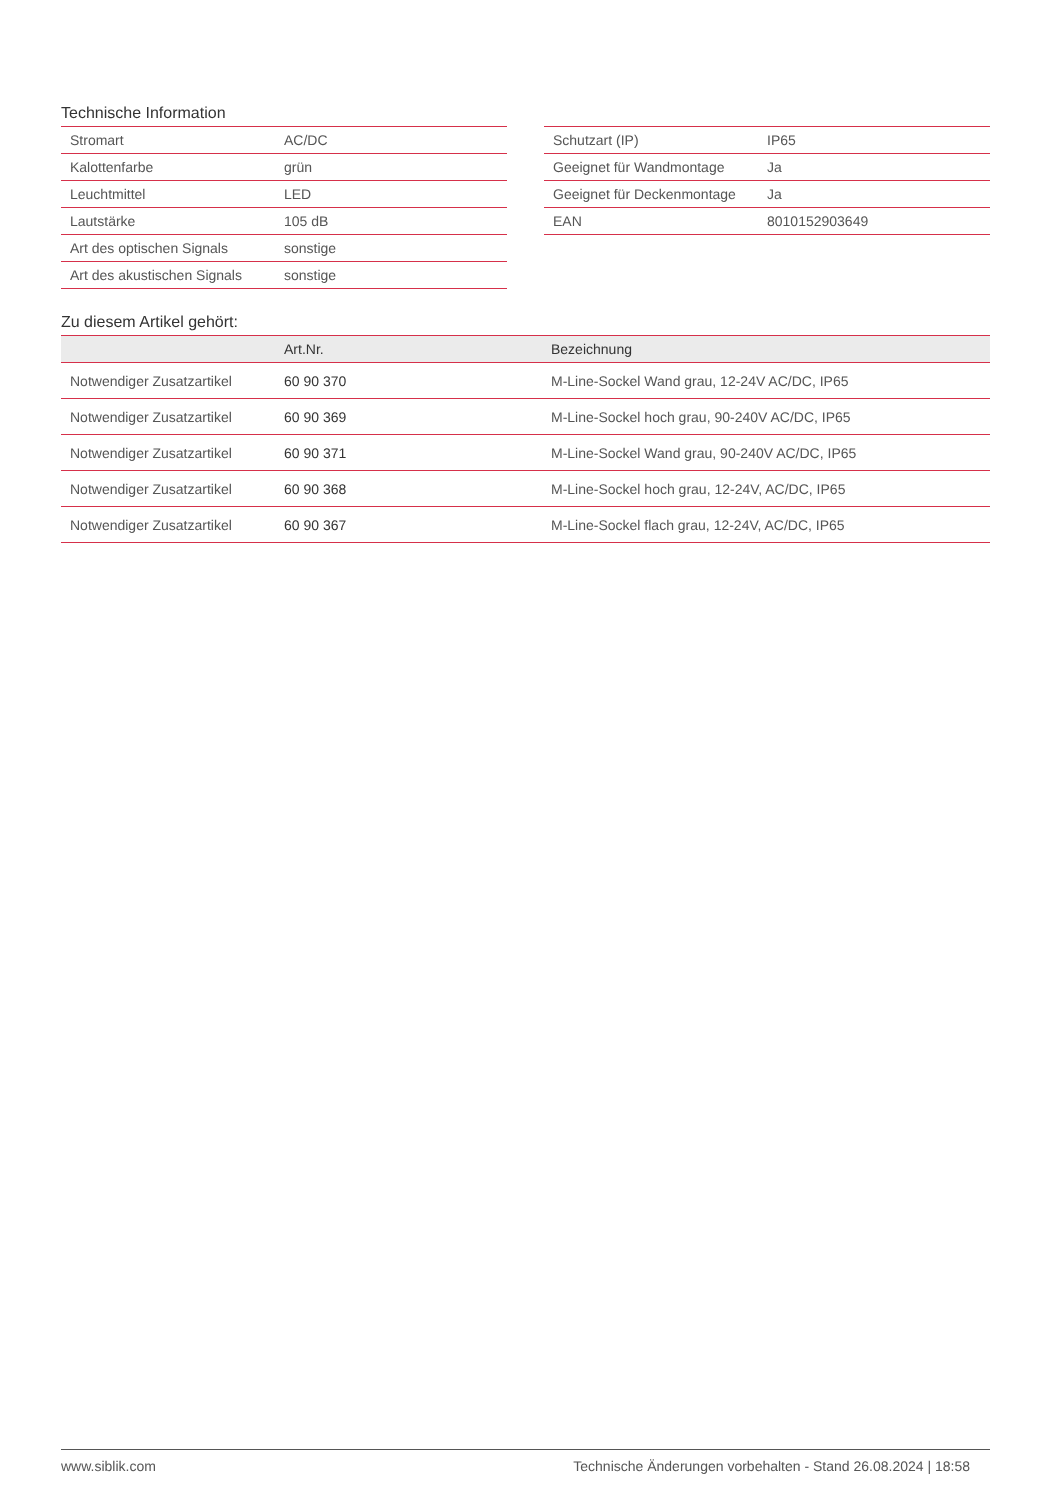Technische Information
| Stromart | AC/DC |
| Kalottenfarbe | grün |
| Leuchtmittel | LED |
| Lautstärke | 105 dB |
| Art des optischen Signals | sonstige |
| Art des akustischen Signals | sonstige |
| Schutzart (IP) | IP65 |
| Geeignet für Wandmontage | Ja |
| Geeignet für Deckenmontage | Ja |
| EAN | 8010152903649 |
Zu diesem Artikel gehört:
| | Art.Nr. | Bezeichnung |
| --- | --- | --- |
| Notwendiger Zusatzartikel | 60 90 370 | M-Line-Sockel Wand grau, 12-24V AC/DC, IP65 |
| Notwendiger Zusatzartikel | 60 90 369 | M-Line-Sockel hoch grau, 90-240V AC/DC, IP65 |
| Notwendiger Zusatzartikel | 60 90 371 | M-Line-Sockel Wand grau, 90-240V AC/DC, IP65 |
| Notwendiger Zusatzartikel | 60 90 368 | M-Line-Sockel hoch grau, 12-24V, AC/DC, IP65 |
| Notwendiger Zusatzartikel | 60 90 367 | M-Line-Sockel flach grau, 12-24V, AC/DC, IP65 |
www.siblik.com Technische Änderungen vorbehalten - Stand 26.08.2024 | 18:58